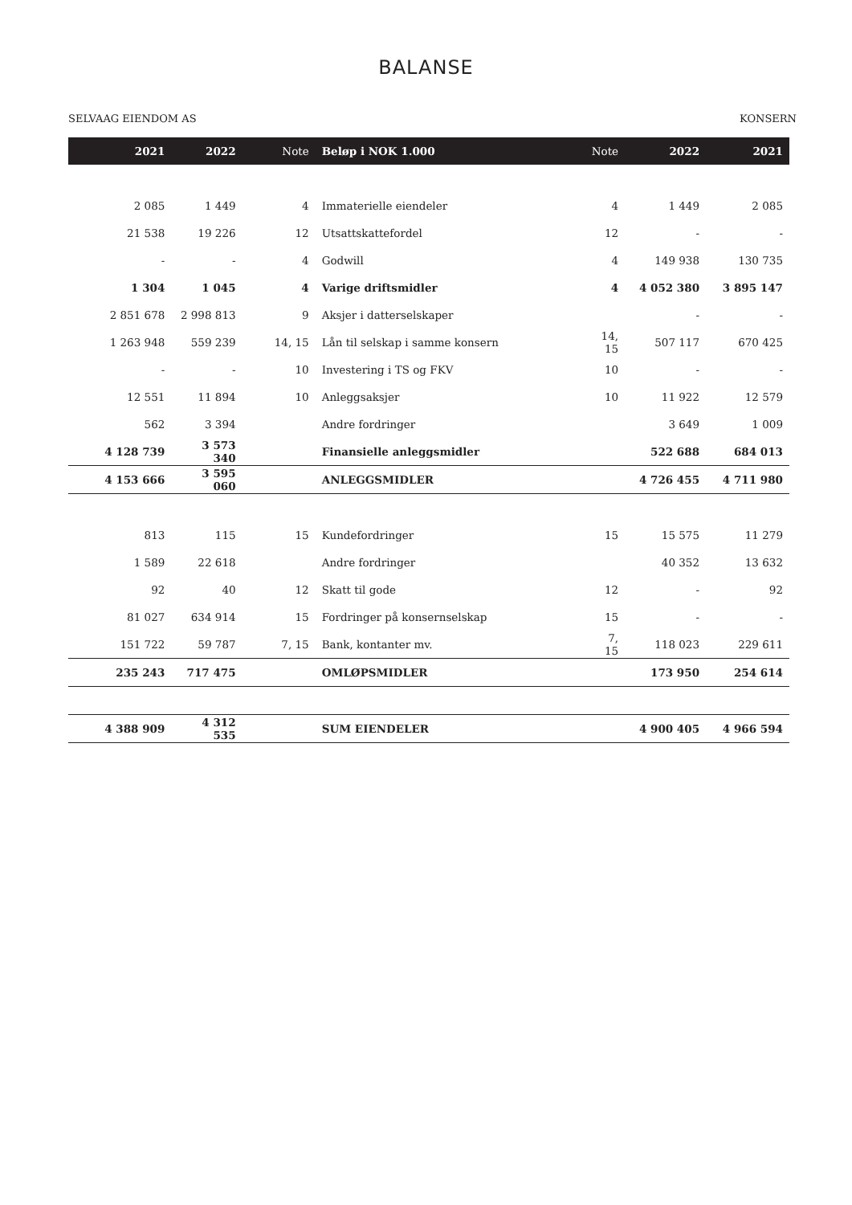BALANSE
SELVAAG EIENDOM AS KONSERN
| 2021 | 2022 | Note | Beløp i NOK 1.000 | Note | 2022 | 2021 |
| --- | --- | --- | --- | --- | --- | --- |
| 2 085 | 1 449 | 4 | Immaterielle eiendeler | 4 | 1 449 | 2 085 |
| 21 538 | 19 226 | 12 | Utsattskattefordel | 12 | - | - |
| - | - | 4 | Godwill | 4 | 149 938 | 130 735 |
| 1 304 | 1 045 | 4 | Varige driftsmidler | 4 | 4 052 380 | 3 895 147 |
| 2 851 678 | 2 998 813 | 9 | Aksjer i datterselskaper | | - | - |
| 1 263 948 | 559 239 | 14, 15 | Lån til selskap i samme konsern | 14, 15 | 507 117 | 670 425 |
| - | - | 10 | Investering i TS og FKV | 10 | - | - |
| 12 551 | 11 894 | 10 | Anleggsaksjer | 10 | 11 922 | 12 579 |
| 562 | 3 394 | | Andre fordringer | | 3 649 | 1 009 |
| 4 128 739 | 3 573 340 | | Finansielle anleggsmidler | | 522 688 | 684 013 |
| 4 153 666 | 3 595 060 | | ANLEGGSMIDLER | | 4 726 455 | 4 711 980 |
| 813 | 115 | 15 | Kundefordringer | 15 | 15 575 | 11 279 |
| 1 589 | 22 618 | | Andre fordringer | | 40 352 | 13 632 |
| 92 | 40 | 12 | Skatt til gode | 12 | - | 92 |
| 81 027 | 634 914 | 15 | Fordringer på konsernselskap | 15 | - | - |
| 151 722 | 59 787 | 7, 15 | Bank, kontanter mv. | 7, 15 | 118 023 | 229 611 |
| 235 243 | 717 475 | | OMLØPSMIDLER | | 173 950 | 254 614 |
| 4 388 909 | 4 312 535 | | SUM EIENDELER | | 4 900 405 | 4 966 594 |